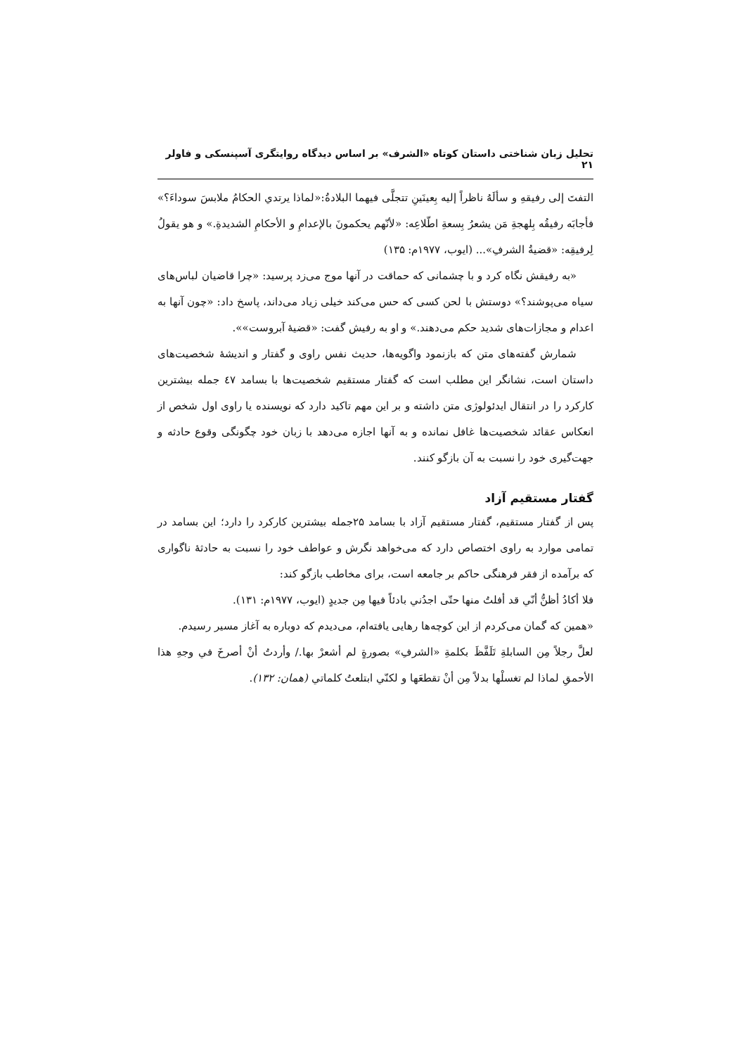تحلیل زبان شناختی داستان کوتاه «الشرف» بر اساس دیدگاه روایتگری آسپنسکی و فاولر ۲۱
التفتَ إلی رفیقهِ و سألَهُ ناظراً إلیه بِعینَینِ تتجلَّی فیهما البلادةُ:«لماذا یرتدي الحکامُ ملابسَ سوداءَ؟» فأجابَه رفیقُه بِلهجةِ مَن یشعرُ بِسعةِ اطّلاعِه: «لأنّهم یحکمونَ بالإعدامِ و الأحکامِ الشدیدةِ.» و هو یقولُ لِرفیقِه: «قضیةُ الشرفِ»... (ایوب، ۱۹۷۷م: ۱۳۵)
«به رفیقش نگاه کرد و با چشمانی که حماقت در آنها موج می‌زد پرسید: «چرا قاضیان لباس‌های سیاه می‌پوشند؟» دوستش با لحن کسی که حس می‌کند خیلی زیاد می‌داند، پاسخ داد: «چون آنها به اعدام و مجازات‌های شدید حکم می‌دهند.» و او به رفیش گفت: «قضیهٔ آبروست»».
شمارش گفته‌های متن که بازنمود واگویه‌ها، حدیث نفس راوی و گفتار و اندیشهٔ شخصیت‌های داستان است، نشانگر این مطلب است که گفتار مستقیم شخصیت‌ها با بسامد ٤٧ جمله بیشترین کارکرد را در انتقال ایدئولوژی متن داشته و بر این مهم تاکید دارد که نویسنده یا راوی اول شخص از انعکاس عقائد شخصیت‌ها غافل نمانده و به آنها اجازه می‌دهد با زبان خود چگونگی وقوع حادثه و جهت‌گیری خود را نسبت به آن بازگو کنند.
گفتار مستقیم آزاد
پس از گفتار مستقیم، گفتار مستقیم آزاد با بسامد ۲۵جمله بیشترین کارکرد را دارد؛ این بسامد در تمامی موارد به راوی اختصاص دارد که می‌خواهد نگرش و عواطف خود را نسبت به حادثهٔ ناگواری که برآمده از فقر فرهنگی حاکم بر جامعه است، برای مخاطب بازگو کند:
فلا أکادُ أظنُّ أنّي قد أفلتُ منها حتّی اجدُني بادئاً فیها مِن جدیدٍ (ایوب، ۱۹۷۷م: ۱۳۱).
«همین که گمان می‌کردم از این کوچه‌ها رهایی یافته‌ام، می‌دیدم که دوباره به آغاز مسیر رسیدم.
لعلَّ رجلاً مِن السابلةِ تَلَفَّظَ بکلمةِ «الشرفِ» بصورةٍ لم أشعرْ بها./ وأردتُ أنْ أصرخَ في وجهِ هذا الأحمقِ لماذا لم تغسلْها بدلاً مِن أنْ تقطعَها و لکنّي ابتلعتُ کلماتي (همان: ۱۳۲).